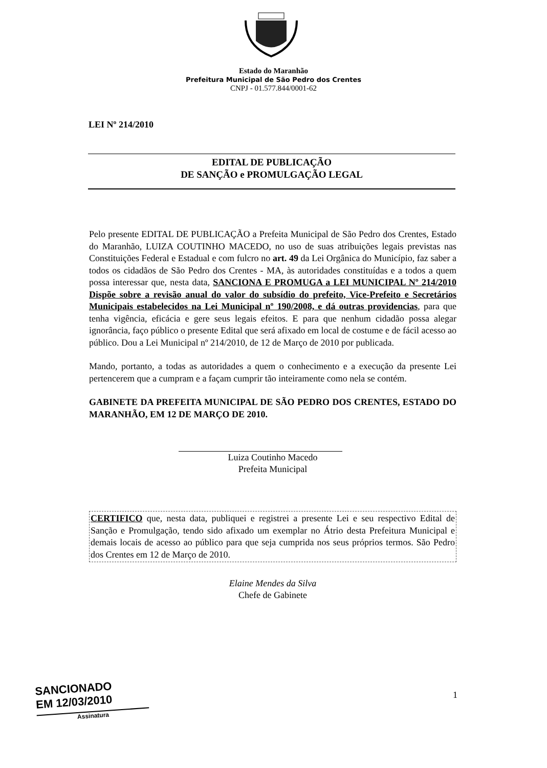Estado do Maranhão
Prefeitura Municipal de São Pedro dos Crentes
CNPJ - 01.577.844/0001-62
LEI Nº 214/2010
EDITAL DE PUBLICAÇÃO
DE SANÇÃO e PROMULGAÇÃO LEGAL
Pelo presente EDITAL DE PUBLICAÇÃO a Prefeita Municipal de São Pedro dos Crentes, Estado do Maranhão, LUIZA COUTINHO MACEDO, no uso de suas atribuições legais previstas nas Constituições Federal e Estadual e com fulcro no art. 49 da Lei Orgânica do Município, faz saber a todos os cidadãos de São Pedro dos Crentes - MA, às autoridades constituídas e a todos a quem possa interessar que, nesta data, SANCIONA E PROMUGA a LEI MUNICIPAL Nº 214/2010 Dispõe sobre a revisão anual do valor do subsídio do prefeito, Vice-Prefeito e Secretários Municipais estabelecidos na Lei Municipal nº 190/2008, e dá outras providencias, para que tenha vigência, eficácia e gere seus legais efeitos. E para que nenhum cidadão possa alegar ignorância, faço público o presente Edital que será afixado em local de costume e de fácil acesso ao público. Dou a Lei Municipal nº 214/2010, de 12 de Março de 2010 por publicada.
Mando, portanto, a todas as autoridades a quem o conhecimento e a execução da presente Lei pertencerem que a cumpram e a façam cumprir tão inteiramente como nela se contém.
GABINETE DA PREFEITA MUNICIPAL DE SÃO PEDRO DOS CRENTES, ESTADO DO MARANHÃO, EM 12 DE MARÇO DE 2010.
Luiza Coutinho Macedo
Prefeita Municipal
CERTIFICO que, nesta data, publiquei e registrei a presente Lei e seu respectivo Edital de Sanção e Promulgação, tendo sido afixado um exemplar no Átrio desta Prefeitura Municipal e demais locais de acesso ao público para que seja cumprida nos seus próprios termos. São Pedro dos Crentes em 12 de Março de 2010.
Elaine Mendes da Silva
Chefe de Gabinete
SANCIONADO
EM 12/03/2010
Assinatura
1